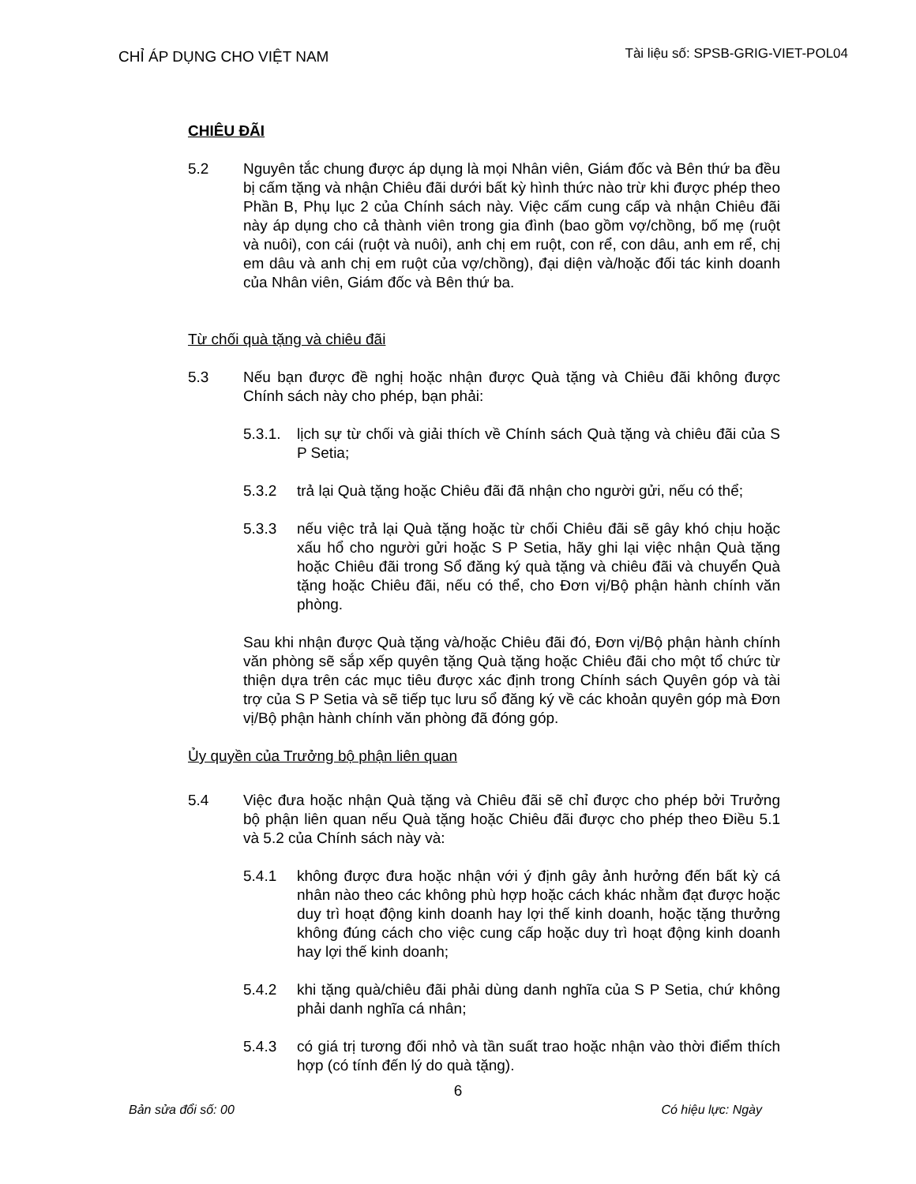CHỈ ÁP DỤNG CHO VIỆT NAM
Tài liệu số: SPSB-GRIG-VIET-POL04
CHIÊU ĐÃI
5.2 Nguyên tắc chung được áp dụng là mọi Nhân viên, Giám đốc và Bên thứ ba đều bị cấm tặng và nhận Chiêu đãi dưới bất kỳ hình thức nào trừ khi được phép theo Phần B, Phụ lục 2 của Chính sách này. Việc cấm cung cấp và nhận Chiêu đãi này áp dụng cho cả thành viên trong gia đình (bao gồm vợ/chồng, bố mẹ (ruột và nuôi), con cái (ruột và nuôi), anh chị em ruột, con rể, con dâu, anh em rể, chị em dâu và anh chị em ruột của vợ/chồng), đại diện và/hoặc đối tác kinh doanh của Nhân viên, Giám đốc và Bên thứ ba.
Từ chối quà tặng và chiêu đãi
5.3 Nếu bạn được đề nghị hoặc nhận được Quà tặng và Chiêu đãi không được Chính sách này cho phép, bạn phải:
5.3.1.
lịch sự từ chối và giải thích về Chính sách Quà tặng và chiêu đãi của S P Setia;
5.3.2 trả lại Quà tặng hoặc Chiêu đãi đã nhận cho người gửi, nếu có thể;
5.3.3 nếu việc trả lại Quà tặng hoặc từ chối Chiêu đãi sẽ gây khó chịu hoặc xấu hổ cho người gửi hoặc S P Setia, hãy ghi lại việc nhận Quà tặng hoặc Chiêu đãi trong Sổ đăng ký quà tặng và chiêu đãi và chuyển Quà tặng hoặc Chiêu đãi, nếu có thể, cho Đơn vị/Bộ phận hành chính văn phòng.
Sau khi nhận được Quà tặng và/hoặc Chiêu đãi đó, Đơn vị/Bộ phận hành chính văn phòng sẽ sắp xếp quyên tặng Quà tặng hoặc Chiêu đãi cho một tổ chức từ thiện dựa trên các mục tiêu được xác định trong Chính sách Quyên góp và tài trợ của S P Setia và sẽ tiếp tục lưu sổ đăng ký về các khoản quyên góp mà Đơn vị/Bộ phận hành chính văn phòng đã đóng góp.
Ủy quyền của Trưởng bộ phận liên quan
5.4 Việc đưa hoặc nhận Quà tặng và Chiêu đãi sẽ chỉ được cho phép bởi Trưởng bộ phận liên quan nếu Quà tặng hoặc Chiêu đãi được cho phép theo Điều 5.1 và 5.2 của Chính sách này và:
5.4.1 không được đưa hoặc nhận với ý định gây ảnh hưởng đến bất kỳ cá nhân nào theo các không phù hợp hoặc cách khác nhằm đạt được hoặc duy trì hoạt động kinh doanh hay lợi thế kinh doanh, hoặc tặng thưởng không đúng cách cho việc cung cấp hoặc duy trì hoạt động kinh doanh hay lợi thế kinh doanh;
5.4.2 khi tặng quà/chiêu đãi phải dùng danh nghĩa của S P Setia, chứ không phải danh nghĩa cá nhân;
5.4.3 có giá trị tương đối nhỏ và tần suất trao hoặc nhận vào thời điểm thích hợp (có tính đến lý do quà tặng).
6
Bản sửa đổi số: 00 Có hiệu lực: Ngày